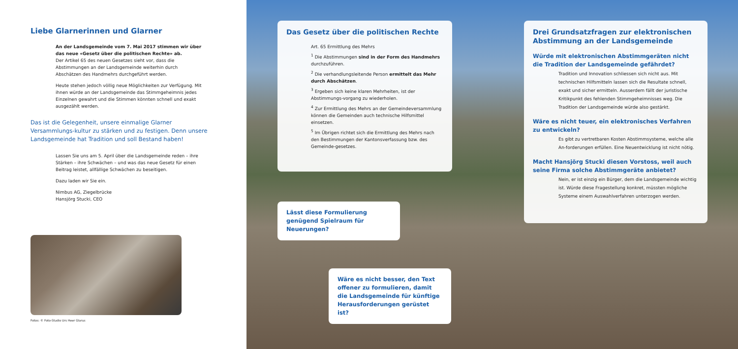Liebe Glarnerinnen und Glarner
An der Landsgemeinde vom 7. Mai 2017 stimmen wir über das neue «Gesetz über die politischen Rechte» ab.
Der Artikel 65 des neuen Gesetzes sieht vor, dass die Abstimmungen an der Landsgemeinde weiterhin durch Abschätzen des Handmehrs durchgeführt werden.
Heute stehen jedoch völlig neue Möglichkeiten zur Verfügung. Mit ihnen würde an der Landsgemeinde das Stimmgeheimnis jedes Einzelnen gewahrt und die Stimmen könnten schnell und exakt ausgezählt werden.
Das ist die Gelegenheit, unsere einmalige Glarner Versammlungs-kultur zu stärken und zu festigen. Denn unsere Landsgemeinde hat Tradition und soll Bestand haben!
Lassen Sie uns am 5. April über die Landsgemeinde reden – ihre Stärken – ihre Schwächen – und was das neue Gesetz für einen Beitrag leistet, allfällige Schwächen zu beseitigen.
Dazu laden wir Sie ein.
Nimbus AG, Ziegelbrücke
Hansjörg Stucki, CEO
Fotos: © Foto-Studio Urs Heer Glarus
Das Gesetz über die politischen Rechte
Art. 65 Ermittlung des Mehrs
<sup>1</sup> Die Abstimmungen sind in der Form des Handmehrs durchzuführen.
<sup>2</sup> Die verhandlungsleitende Person ermittelt das Mehr durch Abschätzen.
<sup>3</sup> Ergeben sich keine klaren Mehrheiten, ist der Abstimmungs-vorgang zu wiederholen.
<sup>4</sup> Zur Ermittlung des Mehrs an der Gemeindeversammlung können die Gemeinden auch technische Hilfsmittel einsetzen.
<sup>5</sup> Im Übrigen richtet sich die Ermittlung des Mehrs nach den Bestimmungen der Kantonsverfassung bzw. des Gemeinde-gesetzes.
Drei Grundsatzfragen zur elektronischen Abstimmung an der Landsgemeinde
Würde mit elektronischen Abstimmgeräten nicht die Tradition der Landsgemeinde gefährdet?
Tradition und Innovation schliessen sich nicht aus. Mit technischen Hilfsmitteln lassen sich die Resultate schnell, exakt und sicher ermitteln. Ausserdem fällt der juristische Kritikpunkt des fehlenden Stimmgeheimnisses weg. Die Tradition der Landsgemeinde würde also gestärkt.
Wäre es nicht teuer, ein elektronisches Verfahren zu entwickeln?
Es gibt zu vertretbaren Kosten Abstimmsysteme, welche alle An-forderungen erfüllen. Eine Neuentwicklung ist nicht nötig.
Macht Hansjörg Stucki diesen Vorstoss, weil auch seine Firma solche Abstimmgeräte anbietet?
Nein, er ist einzig ein Bürger, dem die Landsgemeinde wichtig ist. Würde diese Fragestellung konkret, müssten mögliche Systeme einem Auswahlverfahren unterzogen werden.
Lässt diese Formulierung genügend Spielraum für Neuerungen?
Wäre es nicht besser, den Text offener zu formulieren, damit die Landsgemeinde für künftige Herausforderungen gerüstet ist?